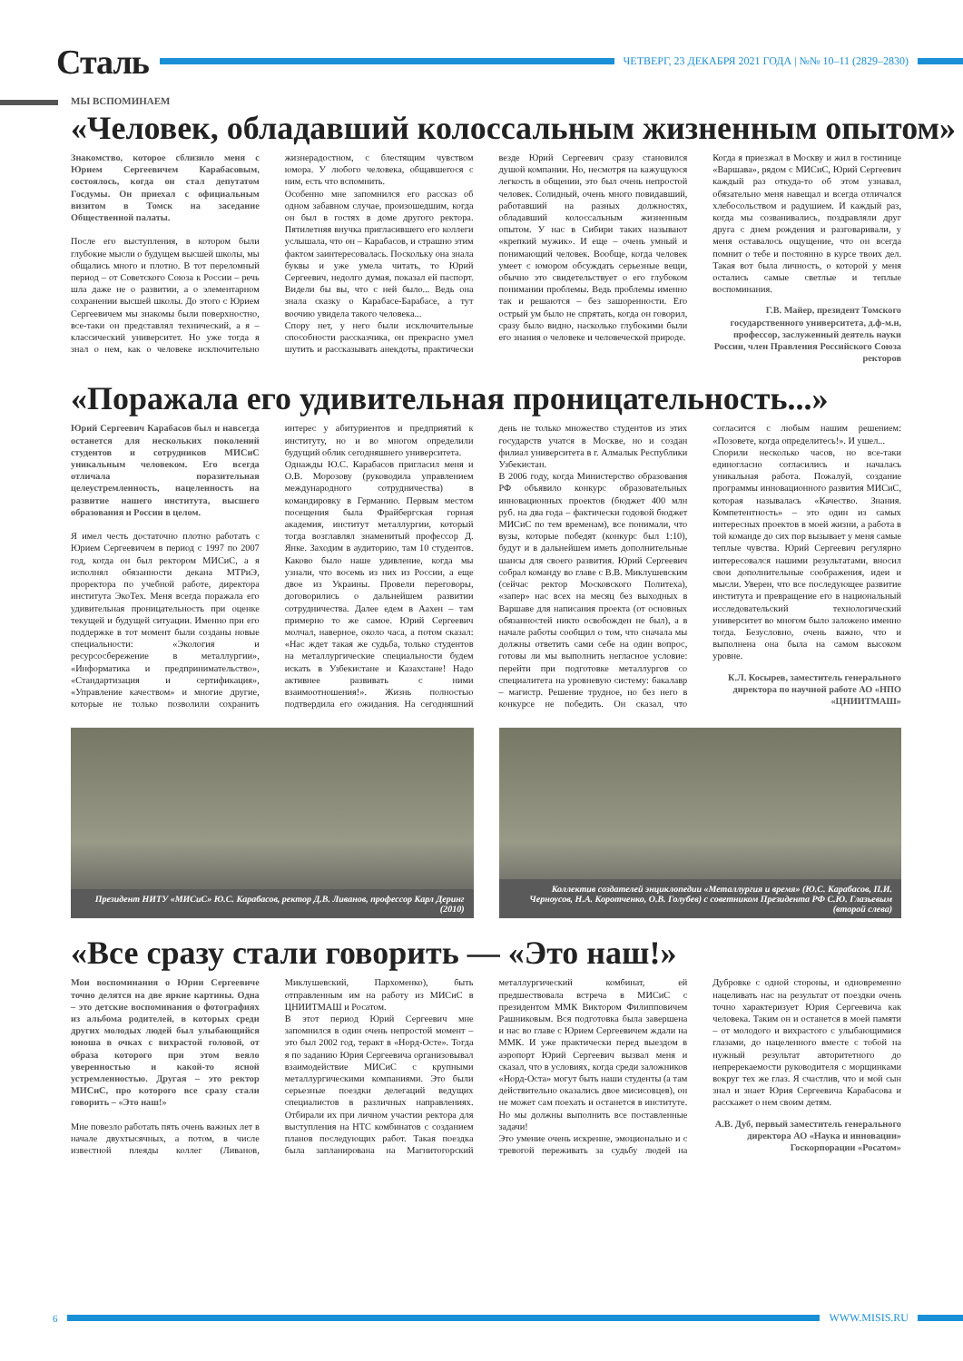Сталь
ЧЕТВЕРГ, 23 ДЕКАБРЯ 2021 ГОДА | №№ 10–11 (2829–2830)
МЫ ВСПОМИНАЕМ
«Человек, обладавший колоссальным жизненным опытом»
Знакомство, которое сблизило меня с Юрием Сергеевичем Карабасовым, состоялось, когда он стал депутатом Госдумы. Он приехал с официальным визитом в Томск на заседание Общественной палаты.
После его выступления, в котором были глубокие мысли о будущем высшей школы, мы общались много и плотно. В тот переломный период – от Советского Союза к России – речь шла даже не о развитии, а о элементарном сохранении высшей школы. До этого с Юрием Сергеевичем мы знакомы были поверхностно, все-таки он представлял технический, а я – классический университет. Но уже тогда я знал о нем, как о человеке исключительно жизнерадостном, с блестящим чувством юмора. У любого человека, общавшегося с ним, есть что вспомнить.
Особенно мне запомнился его рассказ об одном забавном случае, произошедшим, когда он был в гостях в доме другого ректора. Пятилетняя внучка пригласившего его коллеги услышала, что он – Карабасов, и страшно этим фактом заинтересовалась. Поскольку она знала буквы и уже умела читать, то Юрий Сергеевич, недолго думая, показал ей паспорт. Видели бы вы, что с ней было... Ведь она знала сказку о Карабасе-Барабасе, а тут воочию увидела такого человека...
Спору нет, у него были исключительные способности рассказчика, он прекрасно умел шутить и рассказывать анекдоты, практически везде Юрий Сергеевич сразу становился душой компании. Но, несмотря на кажущуюся легкость в общении, это был очень непростой человек. Солидный, очень много повидавший, работавший на разных должностях, обладавший колоссальным жизненным опытом. У нас в Сибири таких называют «крепкий мужик». И еще – очень умный и понимающий человек. Вообще, когда человек умеет с юмором обсуждать серьезные вещи, обычно это свидетельствует о его глубоком понимании проблемы. Ведь проблемы именно так и решаются – без зашоренности. Его острый ум было не спрятать, когда он говорил, сразу было видно, насколько глубокими были его знания о человеке и человеческой природе.
Когда я приезжал в Москву и жил в гостинице «Варшава», рядом с МИСиС, Юрий Сергеевич каждый раз откуда-то об этом узнавал, обязательно меня навещал и всегда отличался хлебосольством и радушием. И каждый раз, когда мы созванивались, поздравляли друг друга с днем рождения и разговаривали, у меня оставалось ощущение, что он всегда помнит о тебе и постоянно в курсе твоих дел. Такая вот была личность, о которой у меня остались самые светлые и теплые воспоминания.
Г.В. Майер, президент Томского государственного университета, д.ф-м.н, профессор, заслуженный деятель науки России, член Правления Российского Союза ректоров
«Поражала его удивительная проницательность...»
Юрий Сергеевич Карабасов был и навсегда останется для нескольких поколений студентов и сотрудников МИСиС уникальным человеком. Его всегда отличала поразительная целеустремленность, нацеленность на развитие нашего института, высшего образования и России в целом.
Я имел честь достаточно плотно работать с Юрием Сергеевичем в период с 1997 по 2007 год, когда он был ректором МИСиС, а я исполнял обязанности декана МТРиЭ, проректора по учебной работе, директора института ЭкоТех. Меня всегда поражала его удивительная проницательность при оценке текущей и будущей ситуации. Именно при его поддержке в тот момент были созданы новые специальности: «Экология и ресурсосбережение в металлургии», «Информатика и предпринимательство», «Стандартизация и сертификация», «Управление качеством» и многие другие, которые не только позволили сохранить интерес у абитуриентов и предприятий к институту, но и во многом определили будущий облик сегодняшнего университета.
Однажды Ю.С. Карабасов пригласил меня и О.В. Морозову (руководила управлением международного сотрудничества) в командировку в Германию. Первым местом посещения была Фрайбергская горная академия, институт металлургии, который тогда возглавлял знаменитый профессор Д. Янке. Заходим в аудиторию, там 10 студентов. Каково было наше удивление, когда мы узнали, что восемь из них из России, а еще двое из Украины. Провели переговоры, договорились о дальнейшем развитии сотрудничества. Далее едем в Аахен – там примерно то же самое. Юрий Сергеевич молчал, наверное, около часа, а потом сказал: «Нас ждет такая же судьба, только студентов на металлургические специальности будем искать в Узбекистане и Казахстане! Надо активнее развивать с ними взаимоотношения!». Жизнь полностью подтвердила его ожидания. На сегодняшний день не только множество студентов из этих государств учатся в Москве, но и создан филиал университета в г. Алмалык Республики Узбекистан.
В 2006 году, когда Министерство образования РФ объявило конкурс образовательных инновационных проектов (бюджет 400 млн руб. на два года – фактически годовой бюджет МИСиС по тем временам), все понимали, что вузы, которые победят (конкурс был 1:10), будут и в дальнейшем иметь дополнительные шансы для своего развития. Юрий Сергеевич собрал команду во главе с В.В. Миклушевским (сейчас ректор Московского Политеха), «запер» нас всех на месяц без выходных в Варшаве для написания проекта (от основных обязанностей никто освобожден не был), а в начале работы сообщил о том, что сначала мы должны ответить сами себе на один вопрос, готовы ли мы выполнить негласное условие: перейти при подготовке металлургов со специалитета на уровневую систему: бакалавр – магистр. Решение трудное, но без него в конкурсе не победить. Он сказал, что согласится с любым нашим решением: «Позовете, когда определитесь!». И ушел...
Спорили несколько часов, но все-таки единогласно согласились и началась уникальная работа. Пожалуй, создание программы инновационного развития МИСиС, которая называлась «Качество. Знания. Компетентность» – это один из самых интересных проектов в моей жизни, а работа в той команде до сих пор вызывает у меня самые теплые чувства. Юрий Сергеевич регулярно интересовался нашими результатами, вносил свои дополнительные соображения, идеи и мысли. Уверен, что все последующее развитие института и превращение его в национальный исследовательский технологический университет во многом было заложено именно тогда. Безусловно, очень важно, что и выполнена она была на самом высоком уровне.
К.Л. Косырев, заместитель генерального директора по научной работе АО «НПО «ЦНИИТМАШ»
Президент НИТУ «МИСиС» Ю.С. Карабасов, ректор Д.В. Ливанов, профессор Карл Деринг (2010)
Коллектив создателей энциклопедии «Металлургия и время» (Ю.С. Карабасов, П.И. Черноусов, Н.А. Коротченко, О.В. Голубев) с советником Президента РФ С.Ю. Глазьевым (второй слева)
«Все сразу стали говорить — «Это наш!»
Мои воспоминания о Юрии Сергеевиче точно делятся на две яркие картины. Одна – это детские воспоминания о фотографиях из альбома родителей, в которых среди других молодых людей был улыбающийся юноша в очках с вихрастой головой, от образа которого при этом веяло уверенностью и какой-то ясной устремленностью. Другая – это ректор МИСиС, про которого все сразу стали говорить – «Это наш!»
Мне повезло работать пять очень важных лет в начале двухтысячных, а потом, в числе известной плеяды коллег (Ливанов, Миклушевский, Пархоменко), быть отправленным им на работу из МИСиС в ЦНИИТМАШ и Росатом.
В этот период Юрий Сергеевич мне запомнился в один очень непростой момент – это был 2002 год, теракт в «Норд-Осте». Тогда я по заданию Юрия Сергеевича организовывал взаимодействие МИСиС с крупными металлургическими компаниями. Это были серьезные поездки делегаций ведущих специалистов в различных направлениях. Отбирали их при личном участии ректора для выступления на НТС комбинатов с созданием планов последующих работ. Такая поездка была запланирована на Магнитогорский металлургический комбинат, ей предшествовала встреча в МИСиС с президентом ММК Виктором Филипповичем Рашниковым. Вся подготовка была завершена и нас во главе с Юрием Сергеевичем ждали на ММК. И уже практически перед выездом в аэропорт Юрий Сергеевич вызвал меня и сказал, что в условиях, когда среди заложников «Норд-Оста» могут быть наши студенты (а там действительно оказались двое мисисовцев), он не может сам поехать и останется в институте. Но мы должны выполнить все поставленные задачи!
Это умение очень искренне, эмоционально и с тревогой переживать за судьбу людей на Дубровке с одной стороны, и одновременно нацеливать нас на результат от поездки очень точно характеризует Юрия Сергеевича как человека. Таким он и останется в моей памяти – от молодого и вихрастого с улыбающимися глазами, до нацеленного вместе с тобой на нужный результат авторитетного до непререкаемости руководителя с морщинками вокруг тех же глаз. Я счастлив, что и мой сын знал и знает Юрия Сергеевича Карабасова и расскажет о нем своим детям.
А.В. Дуб, первый заместитель генерального директора АО «Наука и инновации» Госкорпорации «Росатом»
6 WWW.MISIS.RU